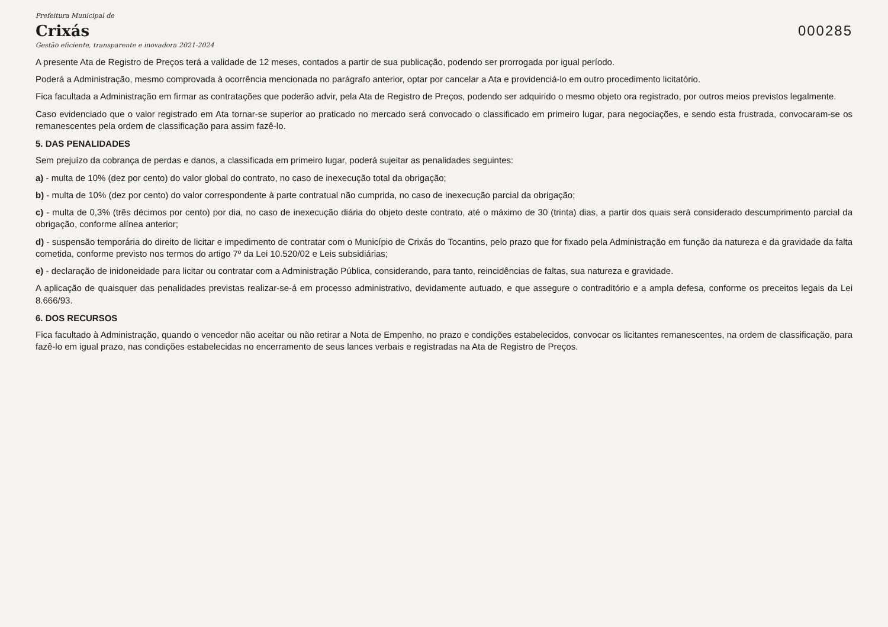Prefeitura Municipal de
Crixás
Gestão eficiente, transparente e inovadora 2021-2024
000285
A presente Ata de Registro de Preços terá a validade de 12 meses, contados a partir de sua publicação, podendo ser prorrogada por igual período.
Poderá a Administração, mesmo comprovada à ocorrência mencionada no parágrafo anterior, optar por cancelar a Ata e providenciá-lo em outro procedimento licitatório.
Fica facultada a Administração em firmar as contratações que poderão advir, pela Ata de Registro de Preços, podendo ser adquirido o mesmo objeto ora registrado, por outros meios previstos legalmente.
Caso evidenciado que o valor registrado em Ata tornar-se superior ao praticado no mercado será convocado o classificado em primeiro lugar, para negociações, e sendo esta frustrada, convocaram-se os remanescentes pela ordem de classificação para assim fazê-lo.
5. DAS PENALIDADES
Sem prejuízo da cobrança de perdas e danos, a classificada em primeiro lugar, poderá sujeitar as penalidades seguintes:
a) - multa de 10% (dez por cento) do valor global do contrato, no caso de inexecução total da obrigação;
b) - multa de 10% (dez por cento) do valor correspondente à parte contratual não cumprida, no caso de inexecução parcial da obrigação;
c) - multa de 0,3% (três décimos por cento) por dia, no caso de inexecução diária do objeto deste contrato, até o máximo de 30 (trinta) dias, a partir dos quais será considerado descumprimento parcial da obrigação, conforme alínea anterior;
d) - suspensão temporária do direito de licitar e impedimento de contratar com o Município de Crixás do Tocantins, pelo prazo que for fixado pela Administração em função da natureza e da gravidade da falta cometida, conforme previsto nos termos do artigo 7º da Lei 10.520/02 e Leis subsidiárias;
e) - declaração de inidoneidade para licitar ou contratar com a Administração Pública, considerando, para tanto, reincidências de faltas, sua natureza e gravidade.
A aplicação de quaisquer das penalidades previstas realizar-se-á em processo administrativo, devidamente autuado, e que assegure o contraditório e a ampla defesa, conforme os preceitos legais da Lei 8.666/93.
6. DOS RECURSOS
Fica facultado à Administração, quando o vencedor não aceitar ou não retirar a Nota de Empenho, no prazo e condições estabelecidos, convocar os licitantes remanescentes, na ordem de classificação, para fazê-lo em igual prazo, nas condições estabelecidas no encerramento de seus lances verbais e registradas na Ata de Registro de Preços.